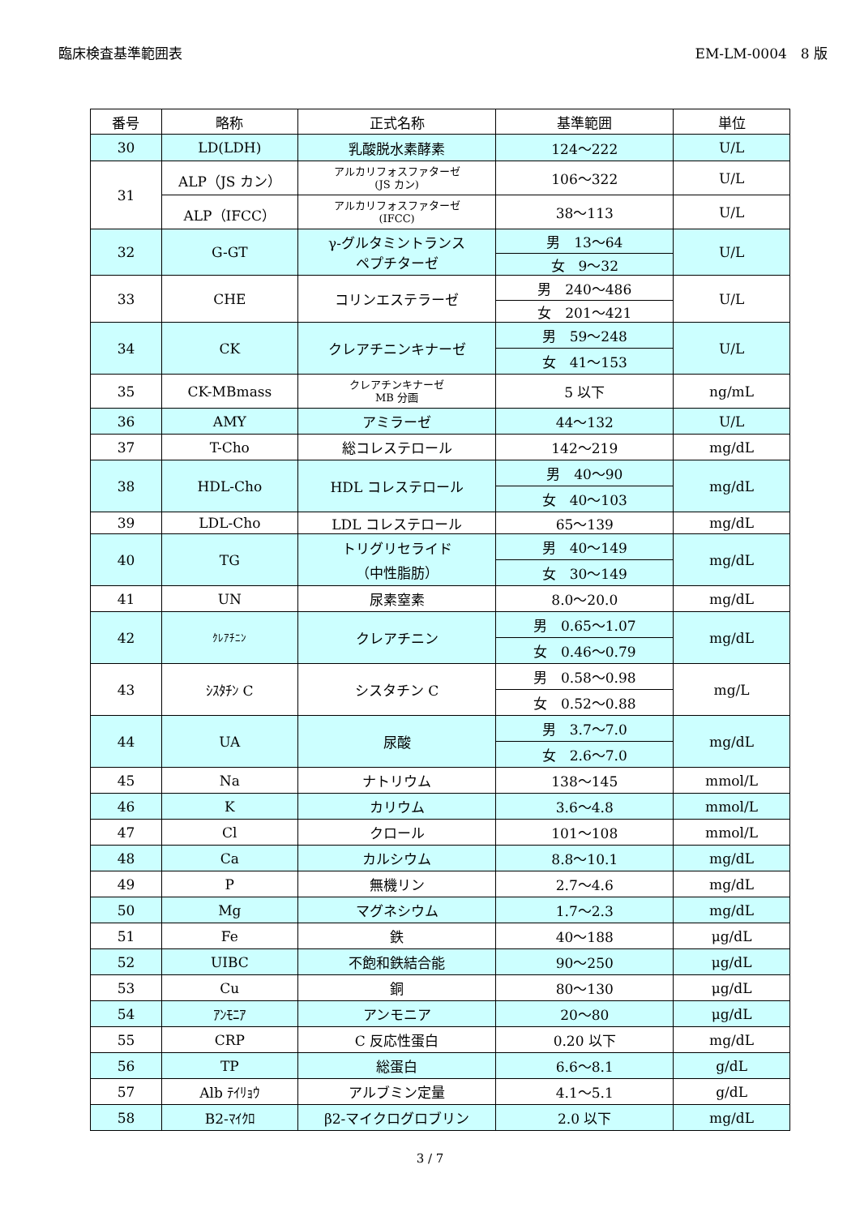臨床検査基準範囲表 EM-LM-0004　8 版
| 番号 | 略称 | 正式名称 | 基準範囲 | 単位 |
| --- | --- | --- | --- | --- |
| 30 | LD(LDH) | 乳酸脱水素酵素 | 124～222 | U/L |
| 31 | ALP（JS カン） | アルカリフォスファターゼ (JS カン) | 106～322 | U/L |
| | ALP（IFCC） | アルカリフォスファターゼ (IFCC) | 38～113 | U/L |
| 32 | G-GT | γ-グルタミントランス ペプチターゼ | 男 13～64 | U/L |
| | | | 女 9～32 | |
| 33 | CHE | コリンエステラーゼ | 男 240～486 | U/L |
| | | | 女 201～421 | |
| 34 | CK | クレアチニンキナーゼ | 男 59～248 | U/L |
| | | | 女 41～153 | |
| 35 | CK-MBmass | クレアチンキナーゼ MB 分画 | 5 以下 | ng/mL |
| 36 | AMY | アミラーゼ | 44～132 | U/L |
| 37 | T-Cho | 総コレステロール | 142～219 | mg/dL |
| 38 | HDL-Cho | HDL コレステロール | 男 40～90 | mg/dL |
| | | | 女 40～103 | |
| 39 | LDL-Cho | LDL コレステロール | 65～139 | mg/dL |
| 40 | TG | トリグリセライド （中性脂肪） | 男 40～149 | mg/dL |
| | | | 女 30～149 | |
| 41 | UN | 尿素窒素 | 8.0～20.0 | mg/dL |
| 42 | ｸﾚｱﾁﾆﾝ | クレアチニン | 男 0.65～1.07 | mg/dL |
| | | | 女 0.46～0.79 | |
| 43 | ｼｽﾀﾁﾝ C | シスタチン C | 男 0.58～0.98 | mg/L |
| | | | 女 0.52～0.88 | |
| 44 | UA | 尿酸 | 男 3.7～7.0 | mg/dL |
| | | | 女 2.6～7.0 | |
| 45 | Na | ナトリウム | 138～145 | mmol/L |
| 46 | K | カリウム | 3.6～4.8 | mmol/L |
| 47 | Cl | クロール | 101～108 | mmol/L |
| 48 | Ca | カルシウム | 8.8～10.1 | mg/dL |
| 49 | P | 無機リン | 2.7～4.6 | mg/dL |
| 50 | Mg | マグネシウム | 1.7～2.3 | mg/dL |
| 51 | Fe | 鉄 | 40～188 | μg/dL |
| 52 | UIBC | 不飽和鉄結合能 | 90～250 | μg/dL |
| 53 | Cu | 銅 | 80～130 | μg/dL |
| 54 | ｱﾝﾓﾆｱ | アンモニア | 20～80 | μg/dL |
| 55 | CRP | C 反応性蛋白 | 0.20 以下 | mg/dL |
| 56 | TP | 総蛋白 | 6.6～8.1 | g/dL |
| 57 | Alb ﾃｲﾘｮｳ | アルブミン定量 | 4.1～5.1 | g/dL |
| 58 | B2-ﾏｲｸﾛ | β2-マイクログロブリン | 2.0 以下 | mg/dL |
3 / 7